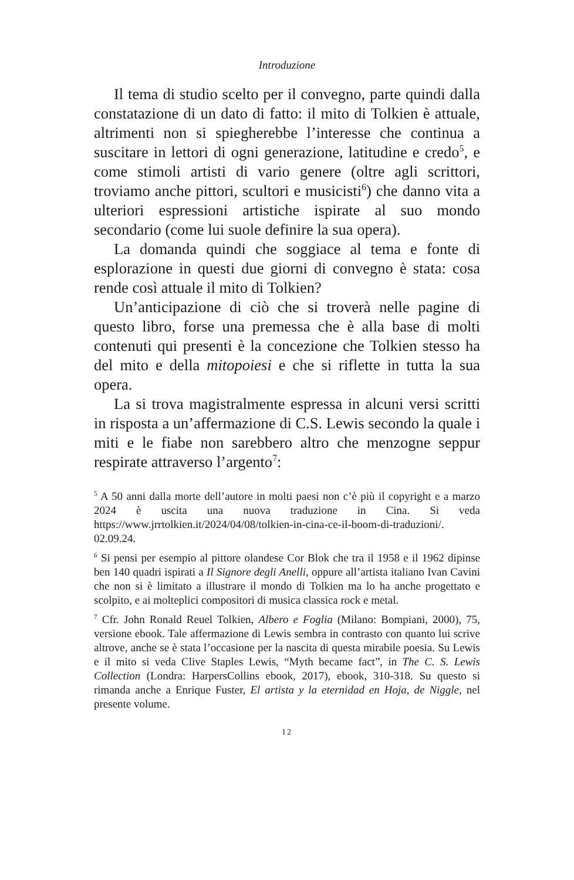Introduzione
Il tema di studio scelto per il convegno, parte quindi dalla constatazione di un dato di fatto: il mito di Tolkien è attuale, altrimenti non si spiegherebbe l’interesse che continua a suscitare in lettori di ogni generazione, latitudine e credo<sup>5</sup>, e come stimoli artisti di vario genere (oltre agli scrittori, troviamo anche pittori, scultori e musicisti<sup>6</sup>) che danno vita a ulteriori espressioni artistiche ispirate al suo mondo secondario (come lui suole definire la sua opera).
La domanda quindi che soggiace al tema e fonte di esplorazione in questi due giorni di convegno è stata: cosa rende così attuale il mito di Tolkien?
Un’anticipazione di ciò che si troverà nelle pagine di questo libro, forse una premessa che è alla base di molti contenuti qui presenti è la concezione che Tolkien stesso ha del mito e della mitopoiesi e che si riflette in tutta la sua opera.
La si trova magistralmente espressa in alcuni versi scritti in risposta a un’affermazione di C.S. Lewis secondo la quale i miti e le fiabe non sarebbero altro che menzogne seppur respirate attraverso l’argento<sup>7</sup>:
<sup>5</sup> A 50 anni dalla morte dell’autore in molti paesi non c’è più il copyright e a marzo 2024 è uscita una nuova traduzione in Cina. Si veda https://www.jrrtolkien.it/2024/04/08/tolkien-in-cina-ce-il-boom-di-traduzioni/. 02.09.24.
<sup>6</sup> Si pensi per esempio al pittore olandese Cor Blok che tra il 1958 e il 1962 dipinse ben 140 quadri ispirati a Il Signore degli Anelli, oppure all’artista italiano Ivan Cavini che non si è limitato a illustrare il mondo di Tolkien ma lo ha anche progettato e scolpito, e ai molteplici compositori di musica classica rock e metal.
<sup>7</sup> Cfr. John Ronald Reuel Tolkien, Albero e Foglia (Milano: Bompiani, 2000), 75, versione ebook. Tale affermazione di Lewis sembra in contrasto con quanto lui scrive altrove, anche se è stata l’occasione per la nascita di questa mirabile poesia. Su Lewis e il mito si veda Clive Staples Lewis, “Myth became fact”, in The C. S. Lewis Collection (Londra: HarpersCollins ebook, 2017), ebook, 310-318. Su questo si rimanda anche a Enrique Fuster, El artista y la eternidad en Hoja, de Niggle, nel presente volume.
12